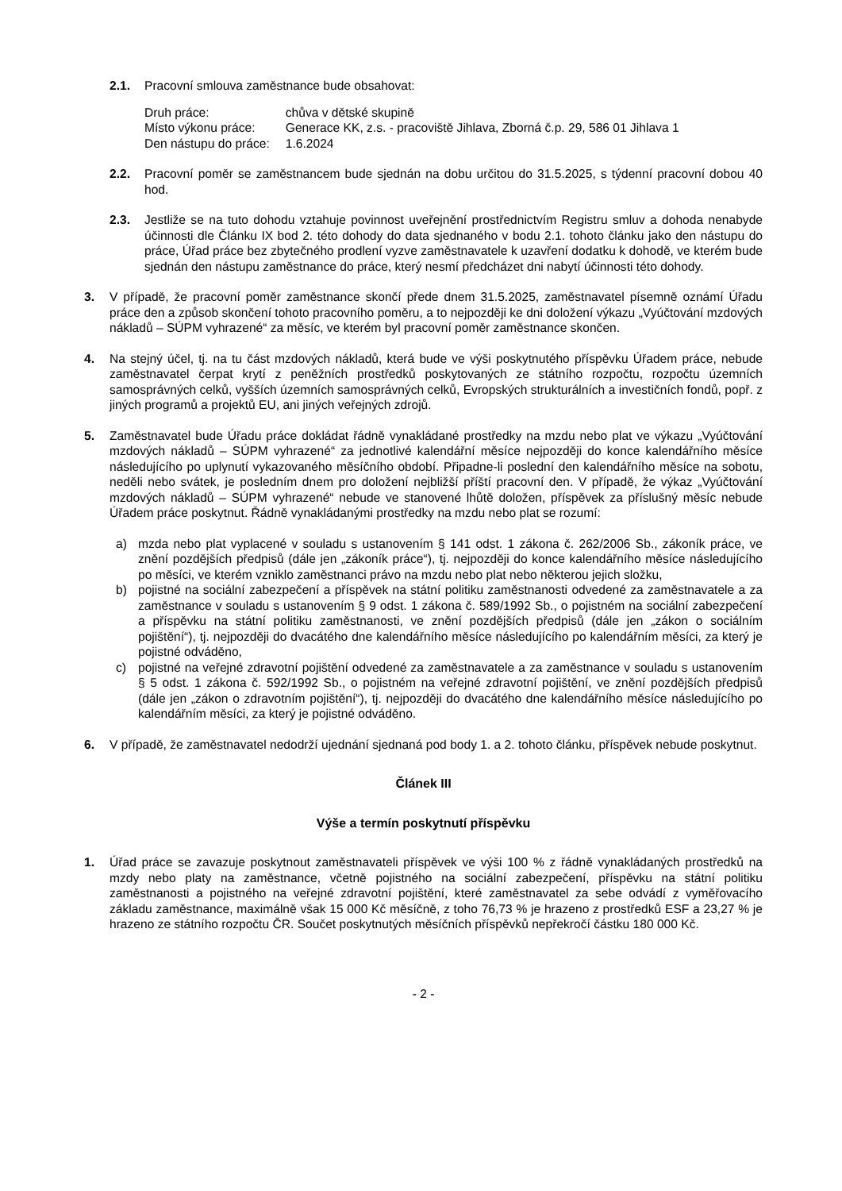2.1. Pracovní smlouva zaměstnance bude obsahovat:
| Druh práce: | chůva v dětské skupině |
| Místo výkonu práce: | Generace KK, z.s. - pracoviště Jihlava, Zborná č.p. 29, 586 01 Jihlava 1 |
| Den nástupu do práce: | 1.6.2024 |
2.2. Pracovní poměr se zaměstnancem bude sjednán na dobu určitou do 31.5.2025, s týdenní pracovní dobou 40 hod.
2.3. Jestliže se na tuto dohodu vztahuje povinnost uveřejnění prostřednictvím Registru smluv a dohoda nenabyde účinnosti dle Článku IX bod 2. této dohody do data sjednaného v bodu 2.1. tohoto článku jako den nástupu do práce, Úřad práce bez zbytečného prodlení vyzve zaměstnavatele k uzavření dodatku k dohodě, ve kterém bude sjednán den nástupu zaměstnance do práce, který nesmí předcházet dni nabytí účinnosti této dohody.
3. V případě, že pracovní poměr zaměstnance skončí přede dnem 31.5.2025, zaměstnavatel písemně oznámí Úřadu práce den a způsob skončení tohoto pracovního poměru, a to nejpozději ke dni doložení výkazu „Vyúčtování mzdových nákladů – SÚPM vyhrazené“ za měsíc, ve kterém byl pracovní poměr zaměstnance skončen.
4. Na stejný účel, tj. na tu část mzdových nákladů, která bude ve výši poskytnutého příspěvku Úřadem práce, nebude zaměstnavatel čerpat krytí z peněžních prostředků poskytovaných ze státního rozpočtu, rozpočtu územních samosprávných celků, vyšších územních samosprávných celků, Evropských strukturálních a investičních fondů, popř. z jiných programů a projektů EU, ani jiných veřejných zdrojů.
5. Zaměstnavatel bude Úřadu práce dokládat řádně vynakládané prostředky na mzdu nebo plat ve výkazu „Vyúčtování mzdových nákladů – SÚPM vyhrazené“ za jednotlivé kalendářní měsíce nejpozději do konce kalendářního měsíce následujícího po uplynutí vykazovaného měsíčního období. Připadne-li poslední den kalendářního měsíce na sobotu, neděli nebo svátek, je posledním dnem pro doložení nejbližší příští pracovní den. V případě, že výkaz „Vyúčtování mzdových nákladů – SÚPM vyhrazené“ nebude ve stanovené lhůtě doložen, příspěvek za příslušný měsíc nebude Úřadem práce poskytnut. Řádně vynakládanými prostředky na mzdu nebo plat se rozumí:
a) mzda nebo plat vyplacené v souladu s ustanovením § 141 odst. 1 zákona č. 262/2006 Sb., zákoník práce, ve znění pozdějších předpisů (dále jen „zákoník práce“), tj. nejpozději do konce kalendářního měsíce následujícího po měsíci, ve kterém vzniklo zaměstnanci právo na mzdu nebo plat nebo některou jejich složku,
b) pojistné na sociální zabezpečení a příspěvek na státní politiku zaměstnanosti odvedené za zaměstnavatele a za zaměstnance v souladu s ustanovením § 9 odst. 1 zákona č. 589/1992 Sb., o pojistném na sociální zabezpečení a příspěvku na státní politiku zaměstnanosti, ve znění pozdějších předpisů (dále jen „zákon o sociálním pojištění“), tj. nejpozději do dvacátého dne kalendářního měsíce následujícího po kalendářním měsíci, za který je pojistné odváděno,
c) pojistné na veřejné zdravotní pojištění odvedené za zaměstnavatele a za zaměstnance v souladu s ustanovením § 5 odst. 1 zákona č. 592/1992 Sb., o pojistném na veřejné zdravotní pojištění, ve znění pozdějších předpisů (dále jen „zákon o zdravotním pojištění“), tj. nejpozději do dvacátého dne kalendářního měsíce následujícího po kalendářním měsíci, za který je pojistné odváděno.
6. V případě, že zaměstnavatel nedodrží ujednání sjednaná pod body 1. a 2. tohoto článku, příspěvek nebude poskytnut.
Článek III
Výše a termín poskytnutí příspěvku
1. Úřad práce se zavazuje poskytnout zaměstnavateli příspěvek ve výši 100 % z řádně vynakládaných prostředků na mzdy nebo platy na zaměstnance, včetně pojistného na sociální zabezpečení, příspěvku na státní politiku zaměstnanosti a pojistného na veřejné zdravotní pojištění, které zaměstnavatel za sebe odvádí z vyměřovacího základu zaměstnance, maximálně však 15 000 Kč měsíčně, z toho 76,73 % je hrazeno z prostředků ESF a 23,27 % je hrazeno ze státního rozpočtu ČR. Součet poskytnutých měsíčních příspěvků nepřekročí částku 180 000 Kč.
- 2 -